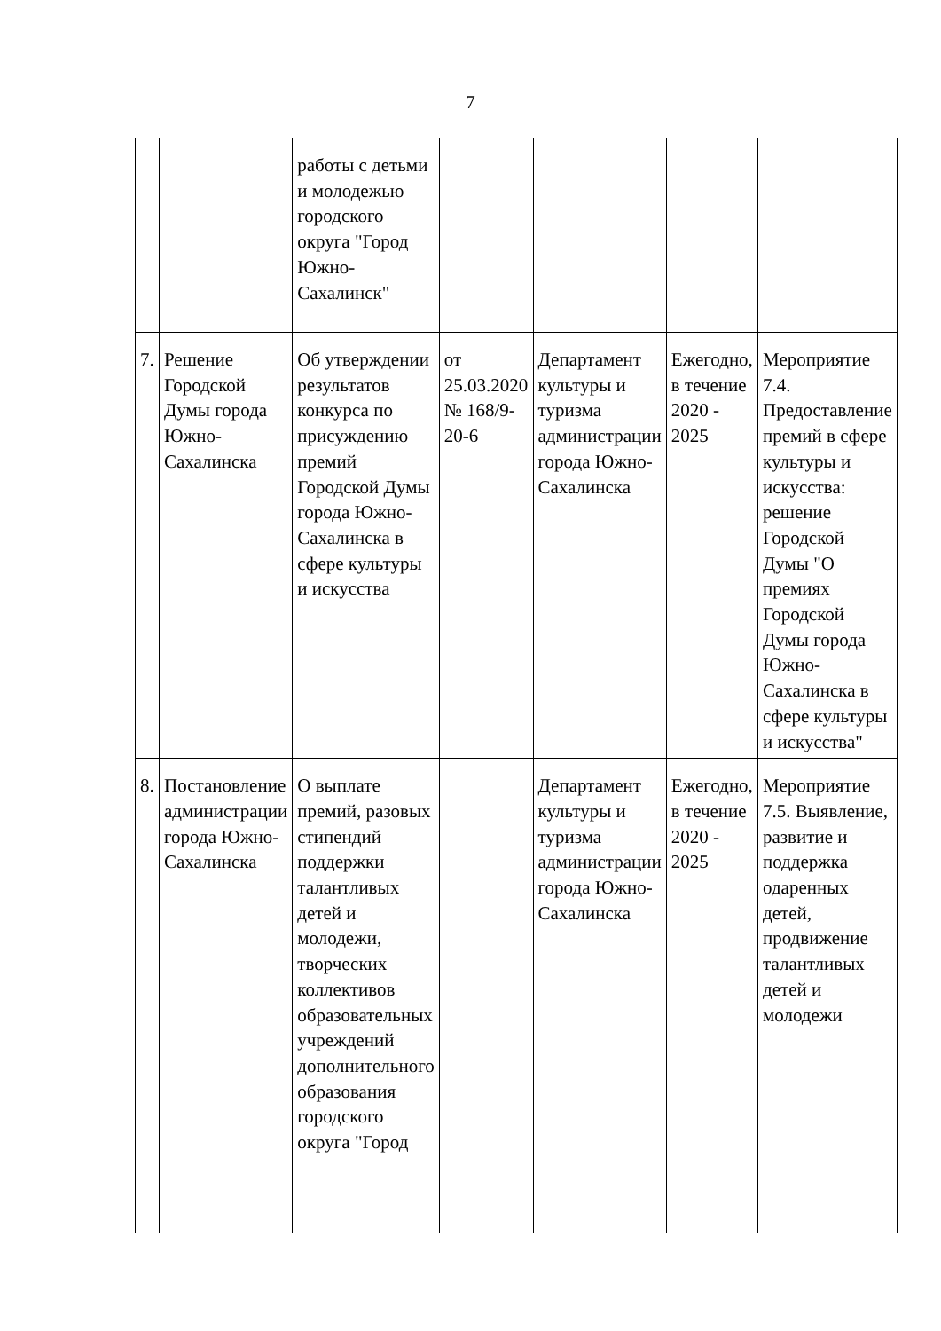7
| | | работы с детьми и молодежью городского округа "Город Южно-Сахалинск" | | | | |
| 7. | Решение Городской Думы города Южно-Сахалинска | Об утверждении результатов конкурса по присуждению премий Городской Думы города Южно-Сахалинска в сфере культуры и искусства | от 25.03.2020 № 168/9-20-6 | Департамент культуры и туризма администрации города Южно-Сахалинска | Ежегодно, в течение 2020 - 2025 | Мероприятие 7.4. Предоставление премий в сфере культуры и искусства: решение Городской Думы "О премиях Городской Думы города Южно-Сахалинска в сфере культуры и искусства" |
| 8. | Постановление администрации города Южно-Сахалинска | О выплате премий, разовых стипендий поддержки талантливых детей и молодежи, творческих коллективов образовательных учреждений дополнительного образования городского округа "Город | | Департамент культуры и туризма администрации города Южно-Сахалинска | Ежегодно, в течение 2020 - 2025 | Мероприятие 7.5. Выявление, развитие и поддержка одаренных детей, продвижение талантливых детей и молодежи |